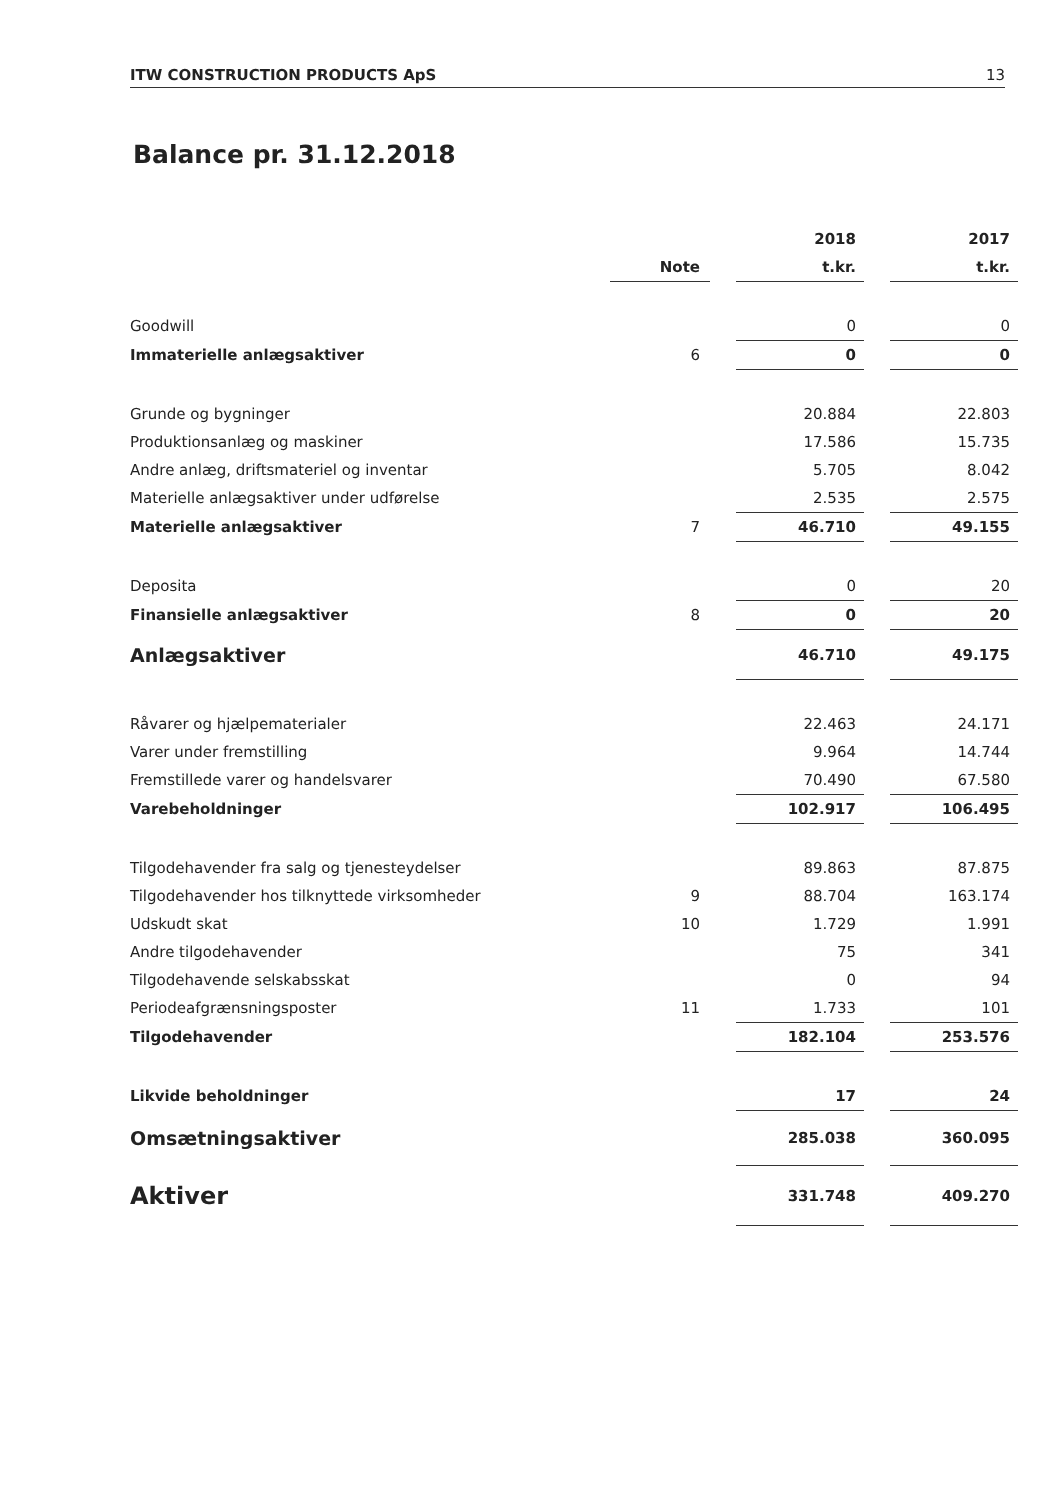ITW CONSTRUCTION PRODUCTS ApS 13
Balance pr. 31.12.2018
| | | | 2018 | | 2017 |
| | Note | | t.kr. | | t.kr. |
| Goodwill | | | 0 | | 0 |
| Immaterielle anlægsaktiver | 6 | | 0 | | 0 |
| Grunde og bygninger | | | 20.884 | | 22.803 |
| Produktionsanlæg og maskiner | | | 17.586 | | 15.735 |
| Andre anlæg, driftsmateriel og inventar | | | 5.705 | | 8.042 |
| Materielle anlægsaktiver under udførelse | | | 2.535 | | 2.575 |
| Materielle anlægsaktiver | 7 | | 46.710 | | 49.155 |
| Deposita | | | 0 | | 20 |
| Finansielle anlægsaktiver | 8 | | 0 | | 20 |
| Anlægsaktiver | | | 46.710 | | 49.175 |
| Råvarer og hjælpematerialer | | | 22.463 | | 24.171 |
| Varer under fremstilling | | | 9.964 | | 14.744 |
| Fremstillede varer og handelsvarer | | | 70.490 | | 67.580 |
| Varebeholdninger | | | 102.917 | | 106.495 |
| Tilgodehavender fra salg og tjenesteydelser | | | 89.863 | | 87.875 |
| Tilgodehavender hos tilknyttede virksomheder | 9 | | 88.704 | | 163.174 |
| Udskudt skat | 10 | | 1.729 | | 1.991 |
| Andre tilgodehavender | | | 75 | | 341 |
| Tilgodehavende selskabsskat | | | 0 | | 94 |
| Periodeafgrænsningsposter | 11 | | 1.733 | | 101 |
| Tilgodehavender | | | 182.104 | | 253.576 |
| Likvide beholdninger | | | 17 | | 24 |
| Omsætningsaktiver | | | 285.038 | | 360.095 |
| Aktiver | | | 331.748 | | 409.270 |